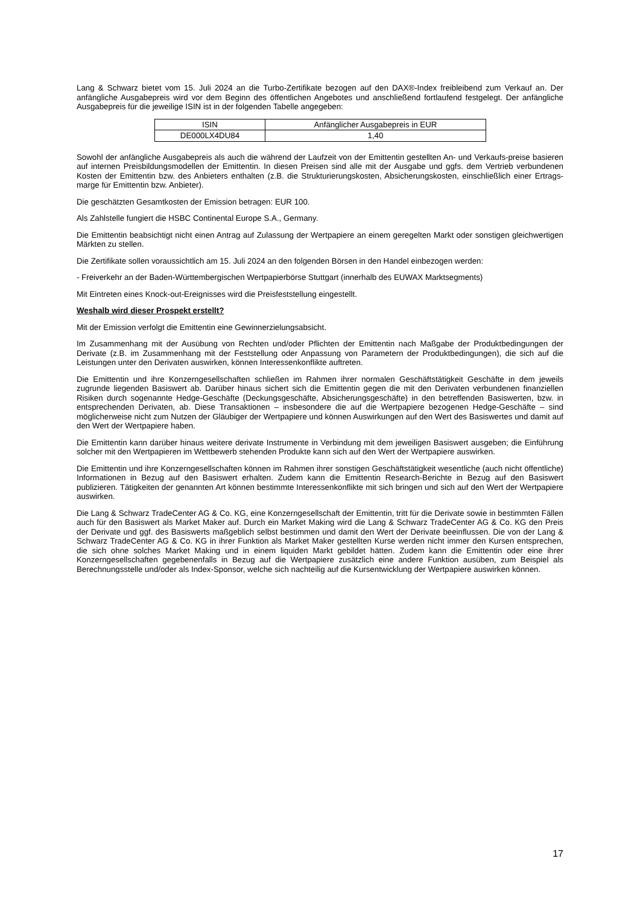Lang & Schwarz bietet vom 15. Juli 2024 an die Turbo-Zertifikate bezogen auf den DAX®-Index freibleibend zum Verkauf an. Der anfängliche Ausgabepreis wird vor dem Beginn des öffentlichen Angebotes und anschließend fortlaufend festgelegt. Der anfängliche Ausgabepreis für die jeweilige ISIN ist in der folgenden Tabelle angegeben:
| ISIN | Anfänglicher Ausgabepreis in EUR |
| --- | --- |
| DE000LX4DU84 | 1,40 |
Sowohl der anfängliche Ausgabepreis als auch die während der Laufzeit von der Emittentin gestellten An- und Verkaufs-preise basieren auf internen Preisbildungsmodellen der Emittentin. In diesen Preisen sind alle mit der Ausgabe und ggfs. dem Vertrieb verbundenen Kosten der Emittentin bzw. des Anbieters enthalten (z.B. die Strukturierungskosten, Absicherungskosten, einschließlich einer Ertrags-marge für Emittentin bzw. Anbieter).
Die geschätzten Gesamtkosten der Emission betragen: EUR 100.
Als Zahlstelle fungiert die HSBC Continental Europe S.A., Germany.
Die Emittentin beabsichtigt nicht einen Antrag auf Zulassung der Wertpapiere an einem geregelten Markt oder sonstigen gleichwertigen Märkten zu stellen.
Die Zertifikate sollen voraussichtlich am 15. Juli 2024 an den folgenden Börsen in den Handel einbezogen werden:
- Freiverkehr an der Baden-Württembergischen Wertpapierbörse Stuttgart (innerhalb des EUWAX Marktsegments)
Mit Eintreten eines Knock-out-Ereignisses wird die Preisfeststellung eingestellt.
Weshalb wird dieser Prospekt erstellt?
Mit der Emission verfolgt die Emittentin eine Gewinnerzielungsabsicht.
Im Zusammenhang mit der Ausübung von Rechten und/oder Pflichten der Emittentin nach Maßgabe der Produktbedingungen der Derivate (z.B. im Zusammenhang mit der Feststellung oder Anpassung von Parametern der Produktbedingungen), die sich auf die Leistungen unter den Derivaten auswirken, können Interessenkonflikte auftreten.
Die Emittentin und ihre Konzerngesellschaften schließen im Rahmen ihrer normalen Geschäftstätigkeit Geschäfte in dem jeweils zugrunde liegenden Basiswert ab. Darüber hinaus sichert sich die Emittentin gegen die mit den Derivaten verbundenen finanziellen Risiken durch sogenannte Hedge-Geschäfte (Deckungsgeschäfte, Absicherungsgeschäfte) in den betreffenden Basiswerten, bzw. in entsprechenden Derivaten, ab. Diese Transaktionen – insbesondere die auf die Wertpapiere bezogenen Hedge-Geschäfte – sind möglicherweise nicht zum Nutzen der Gläubiger der Wertpapiere und können Auswirkungen auf den Wert des Basiswertes und damit auf den Wert der Wertpapiere haben.
Die Emittentin kann darüber hinaus weitere derivate Instrumente in Verbindung mit dem jeweiligen Basiswert ausgeben; die Einführung solcher mit den Wertpapieren im Wettbewerb stehenden Produkte kann sich auf den Wert der Wertpapiere auswirken.
Die Emittentin und ihre Konzerngesellschaften können im Rahmen ihrer sonstigen Geschäftstätigkeit wesentliche (auch nicht öffentliche) Informationen in Bezug auf den Basiswert erhalten. Zudem kann die Emittentin Research-Berichte in Bezug auf den Basiswert publizieren. Tätigkeiten der genannten Art können bestimmte Interessenkonflikte mit sich bringen und sich auf den Wert der Wertpapiere auswirken.
Die Lang & Schwarz TradeCenter AG & Co. KG, eine Konzerngesellschaft der Emittentin, tritt für die Derivate sowie in bestimmten Fällen auch für den Basiswert als Market Maker auf. Durch ein Market Making wird die Lang & Schwarz TradeCenter AG & Co. KG den Preis der Derivate und ggf. des Basiswerts maßgeblich selbst bestimmen und damit den Wert der Derivate beeinflussen. Die von der Lang & Schwarz TradeCenter AG & Co. KG in ihrer Funktion als Market Maker gestellten Kurse werden nicht immer den Kursen entsprechen, die sich ohne solches Market Making und in einem liquiden Markt gebildet hätten. Zudem kann die Emittentin oder eine ihrer Konzerngesellschaften gegebenenfalls in Bezug auf die Wertpapiere zusätzlich eine andere Funktion ausüben, zum Beispiel als Berechnungsstelle und/oder als Index-Sponsor, welche sich nachteilig auf die Kursentwicklung der Wertpapiere auswirken können.
17